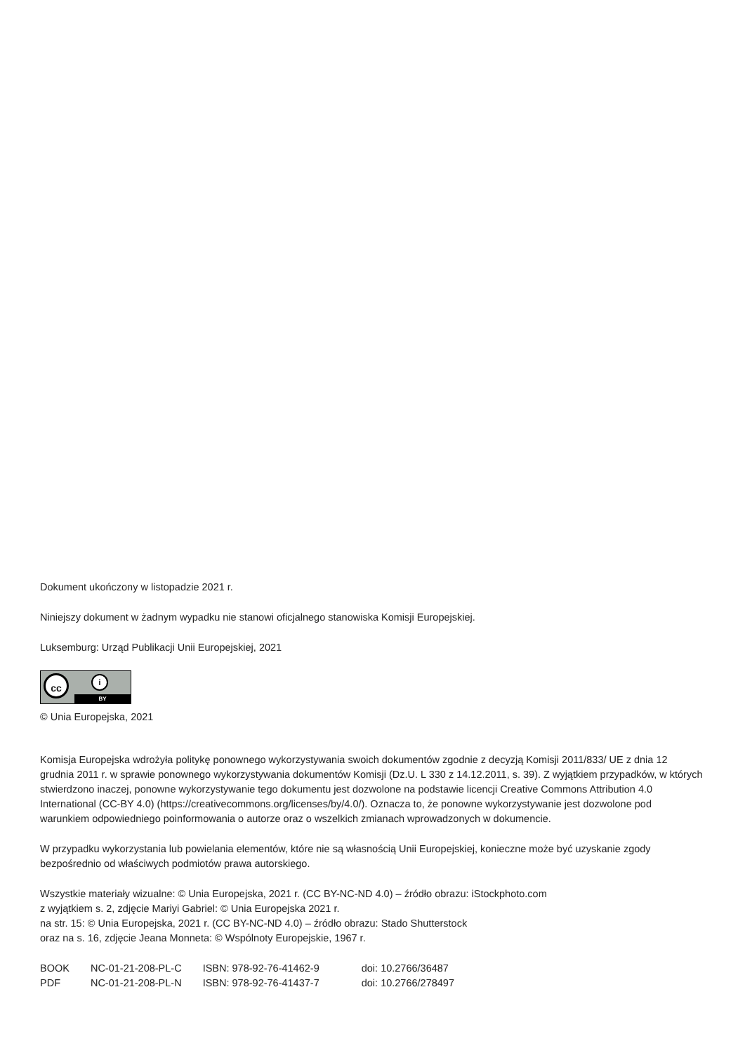Dokument ukończony w listopadzie 2021 r.
Niniejszy dokument w żadnym wypadku nie stanowi oficjalnego stanowiska Komisji Europejskiej.
Luksemburg: Urząd Publikacji Unii Europejskiej, 2021
cc
i
BY
© Unia Europejska, 2021
Komisja Europejska wdrożyła politykę ponownego wykorzystywania swoich dokumentów zgodnie z decyzją Komisji 2011/833/ UE z dnia 12 grudnia 2011 r. w sprawie ponownego wykorzystywania dokumentów Komisji (Dz.U. L 330 z 14.12.2011, s. 39). Z wyjątkiem przypadków, w których stwierdzono inaczej, ponowne wykorzystywanie tego dokumentu jest dozwolone na podstawie licencji Creative Commons Attribution 4.0 International (CC-BY 4.0) (https://creativecommons.org/licenses/by/4.0/). Oznacza to, że ponowne wykorzystywanie jest dozwolone pod warunkiem odpowiedniego poinformowania o autorze oraz o wszelkich zmianach wprowadzonych w dokumencie.
W przypadku wykorzystania lub powielania elementów, które nie są własnością Unii Europejskiej, konieczne może być uzyskanie zgody bezpośrednio od właściwych podmiotów prawa autorskiego.
Wszystkie materiały wizualne: © Unia Europejska, 2021 r. (CC BY-NC-ND 4.0) – źródło obrazu: iStockphoto.com
z wyjątkiem s. 2, zdjęcie Mariyi Gabriel: © Unia Europejska 2021 r.
na str. 15: © Unia Europejska, 2021 r. (CC BY-NC-ND 4.0) – źródło obrazu: Stado Shutterstock
oraz na s. 16, zdjęcie Jeana Monneta: © Wspólnoty Europejskie, 1967 r.
| BOOK | NC-01-21-208-PL-C | ISBN: 978-92-76-41462-9 | doi: 10.2766/36487 |
| PDF | NC-01-21-208-PL-N | ISBN: 978-92-76-41437-7 | doi: 10.2766/278497 |